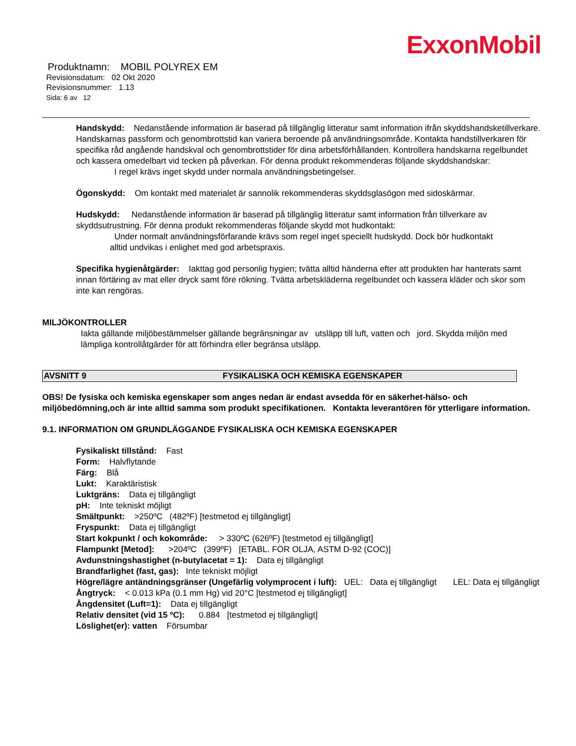ExxonMobil
Produktnamn: MOBIL POLYREX EM
Revisionsdatum: 02 Okt 2020
Revisionsnummer: 1.13
Sida: 6 av 12
Handskydd: Nedanstående information är baserad på tillgänglig litteratur samt information ifrån skyddshandsketillverkare. Handskarnas passform och genombrottstid kan variera beroende på användningsområde. Kontakta handstillverkaren för specifika råd angående handskval och genombrottstider för dina arbetsförhållanden. Kontrollera handskarna regelbundet och kassera omedelbart vid tecken på påverkan. För denna produkt rekommenderas följande skyddshandskar:
I regel krävs inget skydd under normala användningsbetingelser.
Ögonskydd: Om kontakt med materialet är sannolik rekommenderas skyddsglasögon med sidoskärmar.
Hudskydd: Nedanstående information är baserad på tillgänglig litteratur samt information från tillverkare av skyddsutrustning. För denna produkt rekommenderas följande skydd mot hudkontakt:
Under normalt användningsförfarande krävs som regel inget speciellt hudskydd. Dock bör hudkontakt
alltid undvikas i enlighet med god arbetspraxis.
Specifika hygienåtgärder: Iakttag god personlig hygien; tvätta alltid händerna efter att produkten har hanterats samt innan förtäring av mat eller dryck samt före rökning. Tvätta arbetskläderna regelbundet och kassera kläder och skor som inte kan rengöras.
MILJÖKONTROLLER
Iakta gällande miljöbestämmelser gällande begränsningar av utsläpp till luft, vatten och jord. Skydda miljön med lämpliga kontrollåtgärder för att förhindra eller begränsa utsläpp.
AVSNITT 9 FYSIKALISKA OCH KEMISKA EGENSKAPER
OBS! De fysiska och kemiska egenskaper som anges nedan är endast avsedda för en säkerhet-hälso- och miljöbedömning,och är inte alltid samma som produkt specifikationen. Kontakta leverantören för ytterligare information.
9.1. INFORMATION OM GRUNDLÄGGANDE FYSIKALISKA OCH KEMISKA EGENSKAPER
Fysikaliskt tillstånd: Fast
Form: Halvflytande
Färg: Blå
Lukt: Karaktäristisk
Luktgräns: Data ej tillgängligt
pH: Inte tekniskt möjligt
Smältpunkt: >250ºC (482ºF) [testmetod ej tillgängligt]
Fryspunkt: Data ej tillgängligt
Start kokpunkt / och kokområde: > 330ºC (626ºF) [testmetod ej tillgängligt]
Flampunkt [Metod]: >204ºC (399ºF) [ETABL. FÖR OLJA, ASTM D-92 (COC)]
Avdunstningshastighet (n-butylacetat = 1): Data ej tillgängligt
Brandfarlighet (fast, gas): Inte tekniskt möjligt
Högre/lägre antändningsgränser (Ungefärlig volymprocent i luft): UEL: Data ej tillgängligt LEL: Data ej tillgängligt
Ångtryck: < 0.013 kPa (0.1 mm Hg) vid 20°C [testmetod ej tillgängligt]
Ångdensitet (Luft=1): Data ej tillgängligt
Relativ densitet (vid 15 ºC): 0.884 [testmetod ej tillgängligt]
Löslighet(er): vatten Försumbar